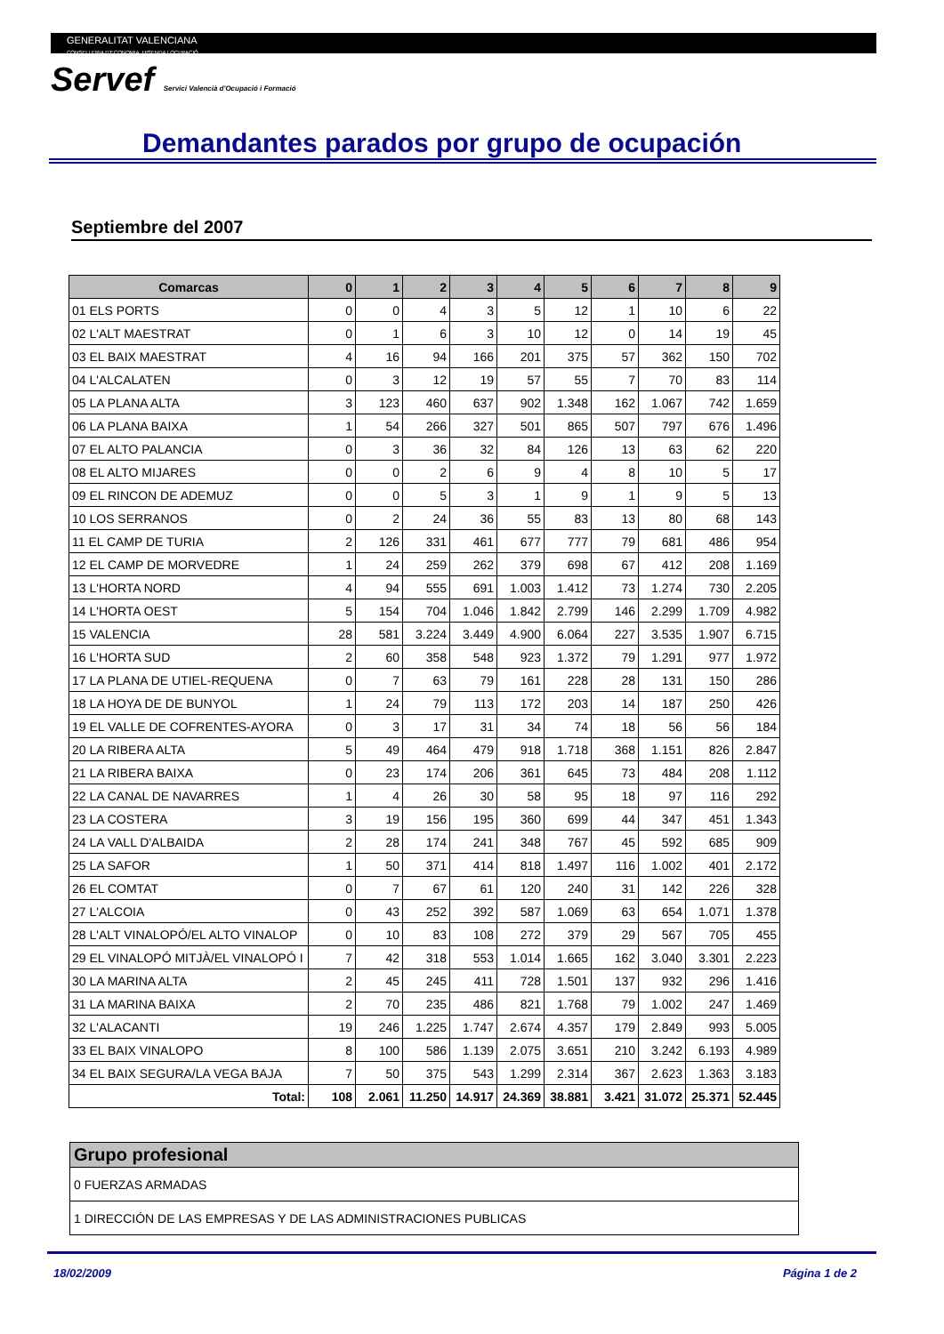GENERALITAT VALENCIANA
CONSELLERIA D'ECONOMIA, HISENDA I OCUPACIÓ
Servef Servici Valencià d'Ocupació i Formació
Demandantes parados por grupo de ocupación
Septiembre del 2007
| Comarcas | 0 | 1 | 2 | 3 | 4 | 5 | 6 | 7 | 8 | 9 |
| --- | --- | --- | --- | --- | --- | --- | --- | --- | --- | --- |
| 01 ELS PORTS | 0 | 0 | 4 | 3 | 5 | 12 | 1 | 10 | 6 | 22 |
| 02 L'ALT MAESTRAT | 0 | 1 | 6 | 3 | 10 | 12 | 0 | 14 | 19 | 45 |
| 03 EL BAIX MAESTRAT | 4 | 16 | 94 | 166 | 201 | 375 | 57 | 362 | 150 | 702 |
| 04 L'ALCALATEN | 0 | 3 | 12 | 19 | 57 | 55 | 7 | 70 | 83 | 114 |
| 05 LA PLANA ALTA | 3 | 123 | 460 | 637 | 902 | 1.348 | 162 | 1.067 | 742 | 1.659 |
| 06 LA PLANA BAIXA | 1 | 54 | 266 | 327 | 501 | 865 | 507 | 797 | 676 | 1.496 |
| 07 EL ALTO PALANCIA | 0 | 3 | 36 | 32 | 84 | 126 | 13 | 63 | 62 | 220 |
| 08 EL ALTO MIJARES | 0 | 0 | 2 | 6 | 9 | 4 | 8 | 10 | 5 | 17 |
| 09 EL RINCON DE ADEMUZ | 0 | 0 | 5 | 3 | 1 | 9 | 1 | 9 | 5 | 13 |
| 10 LOS SERRANOS | 0 | 2 | 24 | 36 | 55 | 83 | 13 | 80 | 68 | 143 |
| 11 EL CAMP DE TURIA | 2 | 126 | 331 | 461 | 677 | 777 | 79 | 681 | 486 | 954 |
| 12 EL CAMP DE MORVEDRE | 1 | 24 | 259 | 262 | 379 | 698 | 67 | 412 | 208 | 1.169 |
| 13 L'HORTA NORD | 4 | 94 | 555 | 691 | 1.003 | 1.412 | 73 | 1.274 | 730 | 2.205 |
| 14 L'HORTA OEST | 5 | 154 | 704 | 1.046 | 1.842 | 2.799 | 146 | 2.299 | 1.709 | 4.982 |
| 15 VALENCIA | 28 | 581 | 3.224 | 3.449 | 4.900 | 6.064 | 227 | 3.535 | 1.907 | 6.715 |
| 16 L'HORTA SUD | 2 | 60 | 358 | 548 | 923 | 1.372 | 79 | 1.291 | 977 | 1.972 |
| 17 LA PLANA DE UTIEL-REQUENA | 0 | 7 | 63 | 79 | 161 | 228 | 28 | 131 | 150 | 286 |
| 18 LA HOYA DE DE BUNYOL | 1 | 24 | 79 | 113 | 172 | 203 | 14 | 187 | 250 | 426 |
| 19 EL VALLE DE COFRENTES-AYORA | 0 | 3 | 17 | 31 | 34 | 74 | 18 | 56 | 56 | 184 |
| 20 LA RIBERA ALTA | 5 | 49 | 464 | 479 | 918 | 1.718 | 368 | 1.151 | 826 | 2.847 |
| 21 LA RIBERA BAIXA | 0 | 23 | 174 | 206 | 361 | 645 | 73 | 484 | 208 | 1.112 |
| 22 LA CANAL DE NAVARRES | 1 | 4 | 26 | 30 | 58 | 95 | 18 | 97 | 116 | 292 |
| 23 LA COSTERA | 3 | 19 | 156 | 195 | 360 | 699 | 44 | 347 | 451 | 1.343 |
| 24 LA VALL D'ALBAIDA | 2 | 28 | 174 | 241 | 348 | 767 | 45 | 592 | 685 | 909 |
| 25 LA SAFOR | 1 | 50 | 371 | 414 | 818 | 1.497 | 116 | 1.002 | 401 | 2.172 |
| 26 EL COMTAT | 0 | 7 | 67 | 61 | 120 | 240 | 31 | 142 | 226 | 328 |
| 27 L'ALCOIA | 0 | 43 | 252 | 392 | 587 | 1.069 | 63 | 654 | 1.071 | 1.378 |
| 28 L'ALT VINALOPÓ/EL ALTO VINALOP | 0 | 10 | 83 | 108 | 272 | 379 | 29 | 567 | 705 | 455 |
| 29 EL VINALOPÓ MITJÀ/EL VINALOPÓ I | 7 | 42 | 318 | 553 | 1.014 | 1.665 | 162 | 3.040 | 3.301 | 2.223 |
| 30 LA MARINA ALTA | 2 | 45 | 245 | 411 | 728 | 1.501 | 137 | 932 | 296 | 1.416 |
| 31 LA MARINA BAIXA | 2 | 70 | 235 | 486 | 821 | 1.768 | 79 | 1.002 | 247 | 1.469 |
| 32 L'ALACANTI | 19 | 246 | 1.225 | 1.747 | 2.674 | 4.357 | 179 | 2.849 | 993 | 5.005 |
| 33 EL BAIX VINALOPO | 8 | 100 | 586 | 1.139 | 2.075 | 3.651 | 210 | 3.242 | 6.193 | 4.989 |
| 34 EL BAIX SEGURA/LA VEGA BAJA | 7 | 50 | 375 | 543 | 1.299 | 2.314 | 367 | 2.623 | 1.363 | 3.183 |
| Total: | 108 | 2.061 | 11.250 | 14.917 | 24.369 | 38.881 | 3.421 | 31.072 | 25.371 | 52.445 |
| Grupo profesional |
| --- |
| 0 FUERZAS ARMADAS |
| 1 DIRECCIÓN DE LAS EMPRESAS Y DE LAS ADMINISTRACIONES PUBLICAS |
18/02/2009 Página 1 de 2